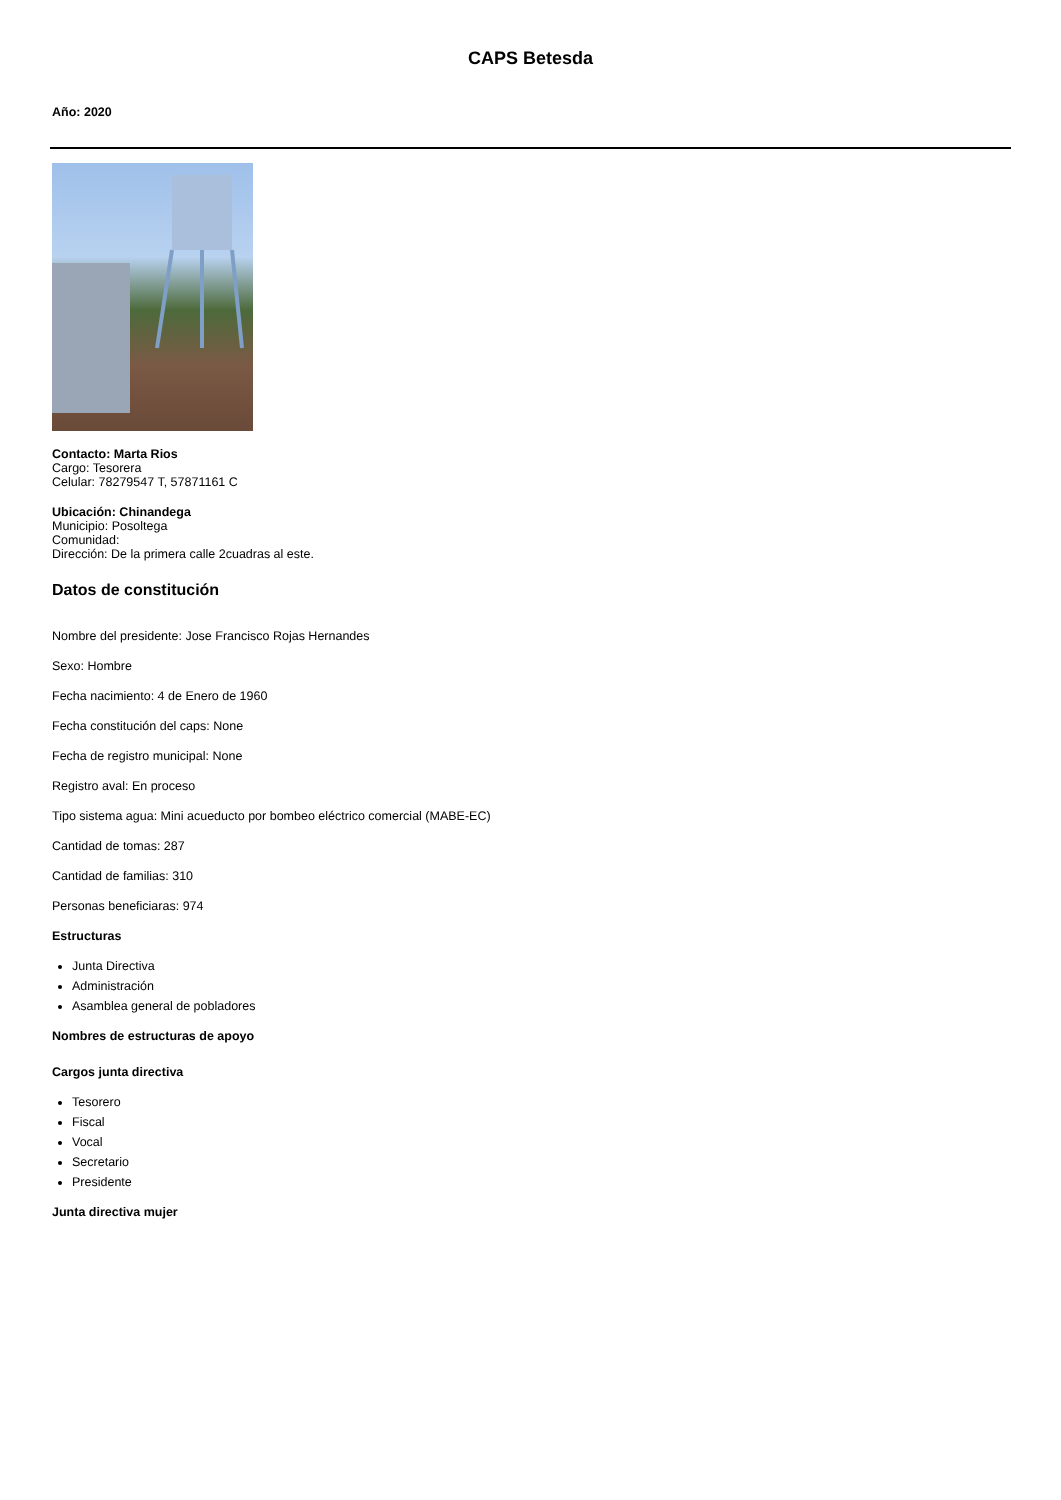CAPS Betesda
Año: 2020
Contacto: Marta Rios
Cargo: Tesorera
Celular: 78279547 T, 57871161 C
Ubicación: Chinandega
Municipio: Posoltega
Comunidad:
Dirección: De la primera calle 2cuadras al este.
Datos de constitución
Nombre del presidente: Jose Francisco Rojas Hernandes
Sexo: Hombre
Fecha nacimiento: 4 de Enero de 1960
Fecha constitución del caps: None
Fecha de registro municipal: None
Registro aval: En proceso
Tipo sistema agua: Mini acueducto por bombeo eléctrico comercial (MABE-EC)
Cantidad de tomas: 287
Cantidad de familias: 310
Personas beneficiaras: 974
Estructuras
Junta Directiva
Administración
Asamblea general de pobladores
Nombres de estructuras de apoyo
Cargos junta directiva
Tesorero
Fiscal
Vocal
Secretario
Presidente
Junta directiva mujer